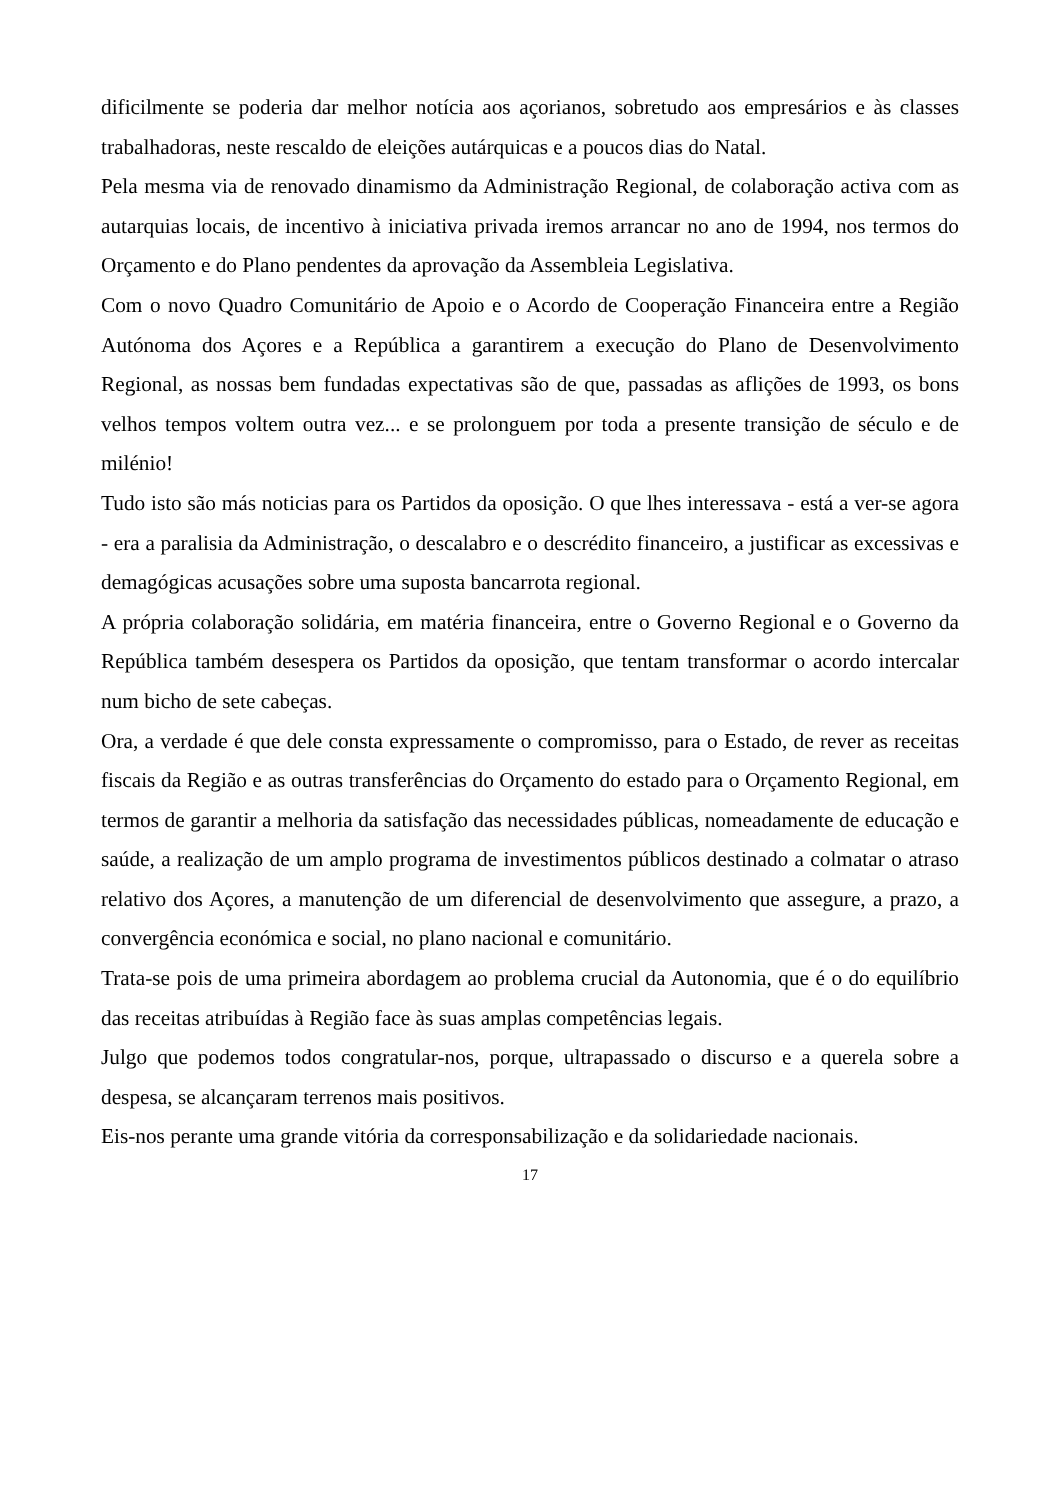dificilmente se poderia dar melhor notícia aos açorianos, sobretudo aos empresários e às classes trabalhadoras, neste rescaldo de eleições autárquicas e a poucos dias do Natal.
Pela mesma via de renovado dinamismo da Administração Regional, de colaboração activa com as autarquias locais, de incentivo à iniciativa privada iremos arrancar no ano de 1994, nos termos do Orçamento e do Plano pendentes da aprovação da Assembleia Legislativa.
Com o novo Quadro Comunitário de Apoio e o Acordo de Cooperação Financeira entre a Região Autónoma dos Açores e a República a garantirem a execução do Plano de Desenvolvimento Regional, as nossas bem fundadas expectativas são de que, passadas as aflições de 1993, os bons velhos tempos voltem outra vez... e se prolonguem por toda a presente transição de século e de milénio!
Tudo isto são más noticias para os Partidos da oposição. O que lhes interessava - está a ver-se agora - era a paralisia da Administração, o descalabro e o descrédito financeiro, a justificar as excessivas e demagógicas acusações sobre uma suposta bancarrota regional.
A própria colaboração solidária, em matéria financeira, entre o Governo Regional e o Governo da República também desespera os Partidos da oposição, que tentam transformar o acordo intercalar num bicho de sete cabeças.
Ora, a verdade é que dele consta expressamente o compromisso, para o Estado, de rever as receitas fiscais da Região e as outras transferências do Orçamento do estado para o Orçamento Regional, em termos de garantir a melhoria da satisfação das necessidades públicas, nomeadamente de educação e saúde, a realização de um amplo programa de investimentos públicos destinado a colmatar o atraso relativo dos Açores, a manutenção de um diferencial de desenvolvimento que assegure, a prazo, a convergência económica e social, no plano nacional e comunitário.
Trata-se pois de uma primeira abordagem ao problema crucial da Autonomia, que é o do equilíbrio das receitas atribuídas à Região face às suas amplas competências legais.
Julgo que podemos todos congratular-nos, porque, ultrapassado o discurso e a querela sobre a despesa, se alcançaram terrenos mais positivos.
Eis-nos perante uma grande vitória da corresponsabilização e da solidariedade nacionais.
17